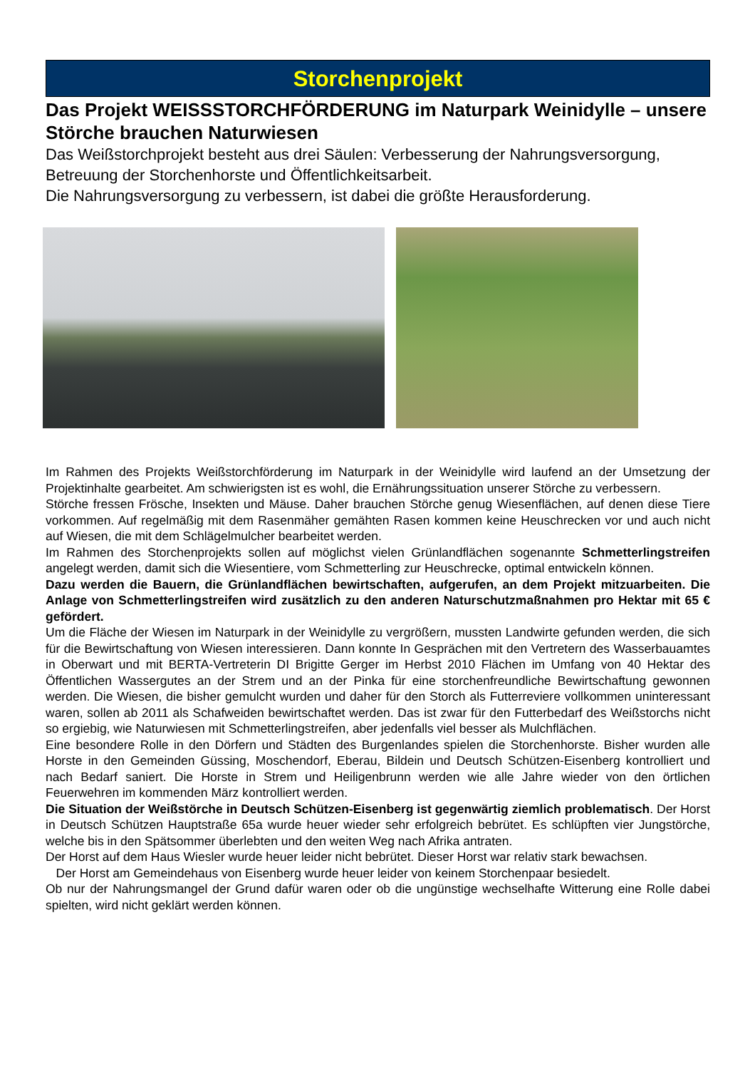Storchenprojekt
Das Projekt WEISSSTORCHFÖRDERUNG im Naturpark Weinidylle – unsere Störche brauchen Naturwiesen
Das Weißstorchprojekt besteht aus drei Säulen: Verbesserung der Nahrungsversorgung, Betreuung der Storchenhorste und Öffentlichkeitsarbeit.
Die Nahrungsversorgung zu verbessern, ist dabei die größte Herausforderung.
Im Rahmen des Projekts Weißstorchförderung im Naturpark in der Weinidylle wird laufend an der Umsetzung der Projektinhalte gearbeitet. Am schwierigsten ist es wohl, die Ernährungssituation unserer Störche zu verbessern.
Störche fressen Frösche, Insekten und Mäuse. Daher brauchen Störche genug Wiesenflächen, auf denen diese Tiere vorkommen. Auf regelmäßig mit dem Rasenmäher gemähten Rasen kommen keine Heuschrecken vor und auch nicht auf Wiesen, die mit dem Schlägelmulcher bearbeitet werden.
Im Rahmen des Storchenprojekts sollen auf möglichst vielen Grünlandflächen sogenannte Schmetterlingstreifen angelegt werden, damit sich die Wiesentiere, vom Schmetterling zur Heuschrecke, optimal entwickeln können.
Dazu werden die Bauern, die Grünlandflächen bewirtschaften, aufgerufen, an dem Projekt mitzuarbeiten. Die Anlage von Schmetterlingstreifen wird zusätzlich zu den anderen Naturschutzmaßnahmen pro Hektar mit 65 € gefördert.
Um die Fläche der Wiesen im Naturpark in der Weinidylle zu vergrößern, mussten Landwirte gefunden werden, die sich für die Bewirtschaftung von Wiesen interessieren. Dann konnte In Gesprächen mit den Vertretern des Wasserbauamtes in Oberwart und mit BERTA-Vertreterin DI Brigitte Gerger im Herbst 2010 Flächen im Umfang von 40 Hektar des Öffentlichen Wassergutes an der Strem und an der Pinka für eine storchenfreundliche Bewirtschaftung gewonnen werden. Die Wiesen, die bisher gemulcht wurden und daher für den Storch als Futterreviere vollkommen uninteressant waren, sollen ab 2011 als Schafweiden bewirtschaftet werden. Das ist zwar für den Futterbedarf des Weißstorchs nicht so ergiebig, wie Naturwiesen mit Schmetterlingstreifen, aber jedenfalls viel besser als Mulchflächen.
Eine besondere Rolle in den Dörfern und Städten des Burgenlandes spielen die Storchenhorste. Bisher wurden alle Horste in den Gemeinden Güssing, Moschendorf, Eberau, Bildein und Deutsch Schützen-Eisenberg kontrolliert und nach Bedarf saniert. Die Horste in Strem und Heiligenbrunn werden wie alle Jahre wieder von den örtlichen Feuerwehren im kommenden März kontrolliert werden.
Die Situation der Weißstörche in Deutsch Schützen-Eisenberg ist gegenwärtig ziemlich problematisch. Der Horst in Deutsch Schützen Hauptstraße 65a wurde heuer wieder sehr erfolgreich bebrütet. Es schlüpften vier Jungstörche, welche bis in den Spätsommer überlebten und den weiten Weg nach Afrika antraten.
Der Horst auf dem Haus Wiesler wurde heuer leider nicht bebrütet. Dieser Horst war relativ stark bewachsen.
Der Horst am Gemeindehaus von Eisenberg wurde heuer leider von keinem Storchenpaar besiedelt.
Ob nur der Nahrungsmangel der Grund dafür waren oder ob die ungünstige wechselhafte Witterung eine Rolle dabei spielten, wird nicht geklärt werden können.